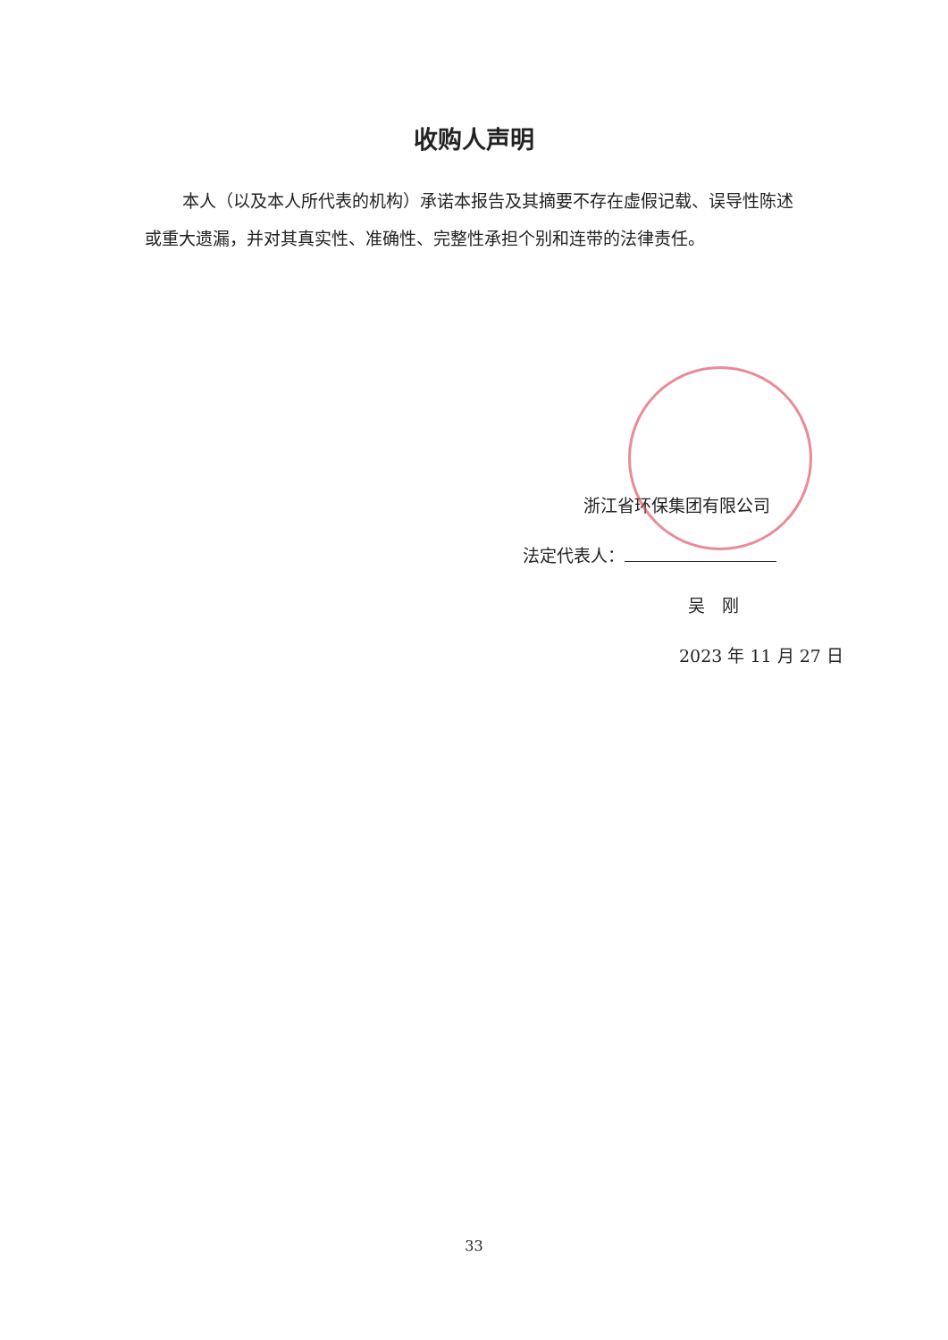收购人声明
本人（以及本人所代表的机构）承诺本报告及其摘要不存在虚假记载、误导性陈述或重大遗漏，并对其真实性、准确性、完整性承担个别和连带的法律责任。
浙江省环保集团有限公司
法定代表人：
吴　刚
2023 年 11 月 27 日
33